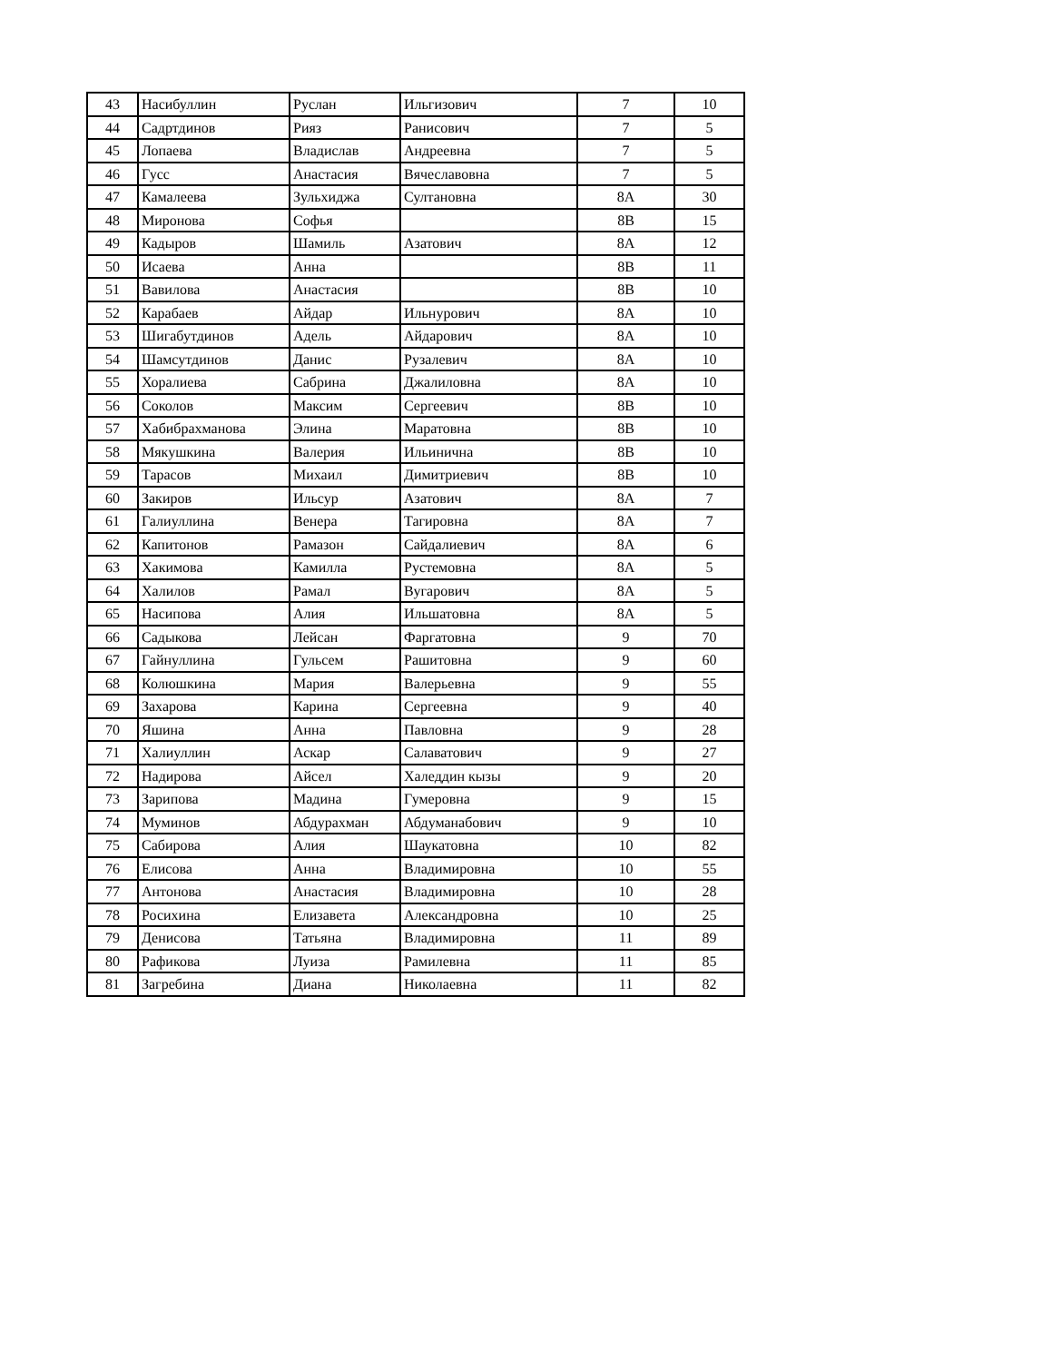| 43 | Насибуллин | Руслан | Ильгизович | 7 | 10 |
| 44 | Садртдинов | Рияз | Ранисович | 7 | 5 |
| 45 | Лопаева | Владислав | Андреевна | 7 | 5 |
| 46 | Гусс | Анастасия | Вячеславовна | 7 | 5 |
| 47 | Камалеева | Зульхиджа | Султановна | 8А | 30 |
| 48 | Миронова | Софья | | 8В | 15 |
| 49 | Кадыров | Шамиль | Азатович | 8А | 12 |
| 50 | Исаева | Анна | | 8В | 11 |
| 51 | Вавилова | Анастасия | | 8В | 10 |
| 52 | Карабаев | Айдар | Ильнурович | 8А | 10 |
| 53 | Шигабутдинов | Адель | Айдарович | 8А | 10 |
| 54 | Шамсутдинов | Данис | Рузалевич | 8А | 10 |
| 55 | Хоралиева | Сабрина | Джалиловна | 8А | 10 |
| 56 | Соколов | Максим | Сергеевич | 8В | 10 |
| 57 | Хабибрахманова | Элина | Маратовна | 8В | 10 |
| 58 | Мякушкина | Валерия | Ильинична | 8В | 10 |
| 59 | Тарасов | Михаил | Димитриевич | 8В | 10 |
| 60 | Закиров | Ильсур | Азатович | 8А | 7 |
| 61 | Галиуллина | Венера | Тагировна | 8А | 7 |
| 62 | Капитонов | Рамазон | Сайдалиевич | 8А | 6 |
| 63 | Хакимова | Камилла | Рустемовна | 8А | 5 |
| 64 | Халилов | Рамал | Вугарович | 8А | 5 |
| 65 | Насипова | Алия | Ильшатовна | 8А | 5 |
| 66 | Садыкова | Лейсан | Фаргатовна | 9 | 70 |
| 67 | Гайнуллина | Гульсем | Рашитовна | 9 | 60 |
| 68 | Колюшкина | Мария | Валерьевна | 9 | 55 |
| 69 | Захарова | Карина | Сергеевна | 9 | 40 |
| 70 | Яшина | Анна | Павловна | 9 | 28 |
| 71 | Халиуллин | Аскар | Салаватович | 9 | 27 |
| 72 | Надирова | Айсел | Халеддин кызы | 9 | 20 |
| 73 | Зарипова | Мадина | Гумеровна | 9 | 15 |
| 74 | Муминов | Абдурахман | Абдуманабович | 9 | 10 |
| 75 | Сабирова | Алия | Шаукатовна | 10 | 82 |
| 76 | Елисова | Анна | Владимировна | 10 | 55 |
| 77 | Антонова | Анастасия | Владимировна | 10 | 28 |
| 78 | Росихина | Елизавета | Александровна | 10 | 25 |
| 79 | Денисова | Татьяна | Владимировна | 11 | 89 |
| 80 | Рафикова | Луиза | Рамилевна | 11 | 85 |
| 81 | Загребина | Диана | Николаевна | 11 | 82 |